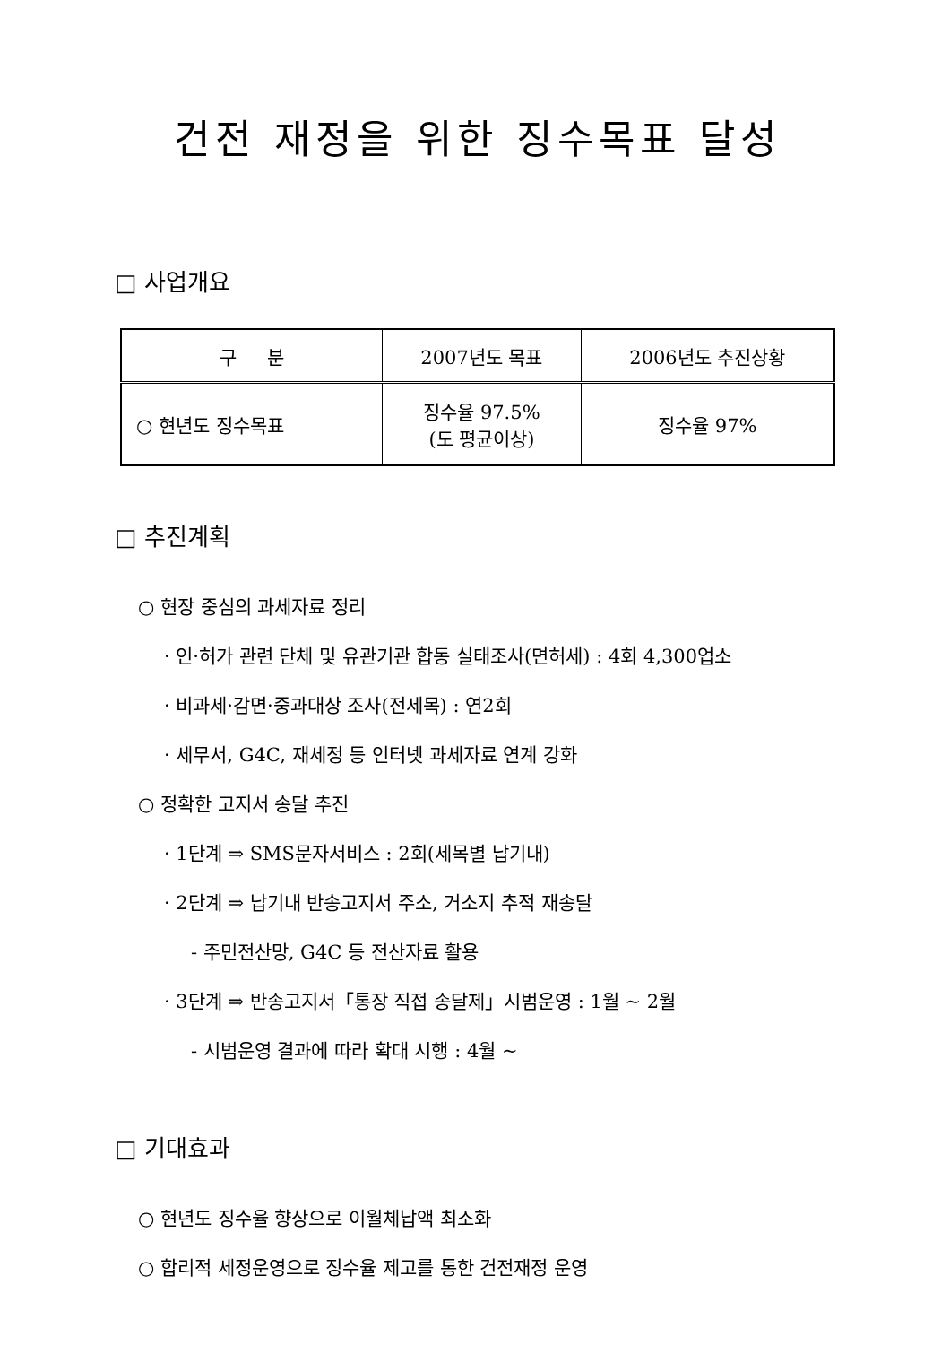건전 재정을 위한 징수목표 달성
□ 사업개요
| 구 분 | 2007년도 목표 | 2006년도 추진상황 |
| ○ 현년도 징수목표 | 징수율 97.5% (도 평균이상) | 징수율 97% |
□ 추진계획
○ 현장 중심의 과세자료 정리
· 인·허가 관련 단체 및 유관기관 합동 실태조사(면허세) : 4회 4,300업소
· 비과세·감면·중과대상 조사(전세목) : 연2회
· 세무서, G4C, 재세정 등 인터넷 과세자료 연계 강화
○ 정확한 고지서 송달 추진
· 1단계 ⇒ SMS문자서비스 : 2회(세목별 납기내)
· 2단계 ⇒ 납기내 반송고지서 주소, 거소지 추적 재송달
- 주민전산망, G4C 등 전산자료 활용
· 3단계 ⇒ 반송고지서「통장 직접 송달제」시범운영 : 1월 ~ 2월
- 시범운영 결과에 따라 확대 시행 : 4월 ~
□ 기대효과
○ 현년도 징수율 향상으로 이월체납액 최소화
○ 합리적 세정운영으로 징수율 제고를 통한 건전재정 운영